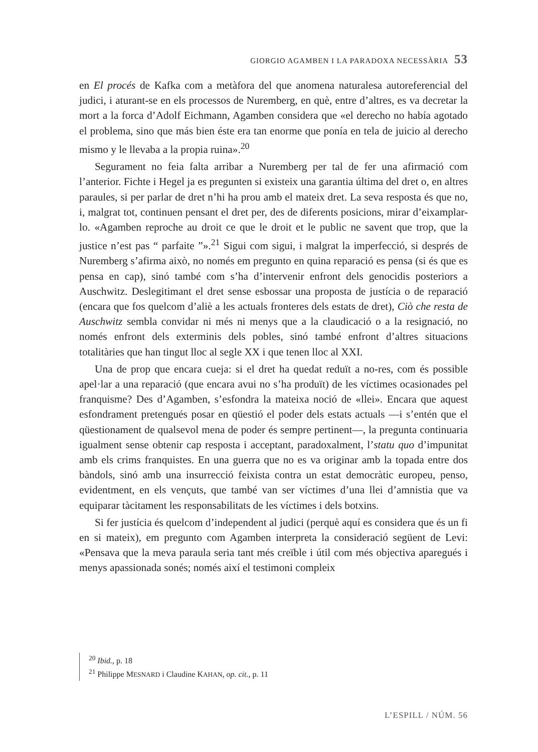GIORGIO AGAMBEN I LA PARADOXA NECESSÀRIA 53
en El procés de Kafka com a metàfora del que anomena naturalesa autoreferencial del judici, i aturant-se en els processos de Nuremberg, en què, entre d’altres, es va decretar la mort a la forca d’Adolf Eichmann, Agamben considera que «el derecho no había agotado el problema, sino que más bien éste era tan enorme que ponía en tela de juicio al derecho mismo y le llevaba a la propia ruina».<sup>20</sup>
Segurament no feia falta arribar a Nuremberg per tal de fer una afirmació com l’anterior. Fichte i Hegel ja es pregunten si existeix una garantia última del dret o, en altres paraules, si per parlar de dret n’hi ha prou amb el mateix dret. La seva resposta és que no, i, malgrat tot, continuen pensant el dret per, des de diferents posicions, mirar d’eixamplar-lo. «Agamben reproche au droit ce que le droit et le public ne savent que trop, que la justice n’est pas “ parfaite ”».<sup>21</sup> Sigui com sigui, i malgrat la imperfecció, si després de Nuremberg s’afirma això, no només em pregunto en quina reparació es pensa (si és que es pensa en cap), sinó també com s’ha d’intervenir enfront dels genocidis posteriors a Auschwitz. Deslegitimant el dret sense esbossar una proposta de justícia o de reparació (encara que fos quelcom d’aliè a les actuals fronteres dels estats de dret), Ciò che resta de Auschwitz sembla convidar ni més ni menys que a la claudicació o a la resignació, no només enfront dels exterminis dels pobles, sinó també enfront d’altres situacions totalitàries que han tingut lloc al segle XX i que tenen lloc al XXI.
Una de prop que encara cueja: si el dret ha quedat reduït a no-res, com és possible apel·lar a una reparació (que encara avui no s’ha produït) de les víctimes ocasionades pel franquisme? Des d’Agamben, s’esfondra la mateixa noció de «llei». Encara que aquest esfondrament pretengués posar en qüestió el poder dels estats actuals —i s’entén que el qüestionament de qualsevol mena de poder és sempre pertinent—, la pregunta continuaria igualment sense obtenir cap resposta i acceptant, paradoxalment, l’statu quo d’impunitat amb els crims franquistes. En una guerra que no es va originar amb la topada entre dos bàndols, sinó amb una insurrecció feixista contra un estat democràtic europeu, penso, evidentment, en els vençuts, que també van ser víctimes d’una llei d’amnistia que va equiparar tàcitament les responsabilitats de les víctimes i dels botxins.
Si fer justícia és quelcom d’independent al judici (perquè aquí es considera que és un fi en si mateix), em pregunto com Agamben interpreta la consideració següent de Levi: «Pensava que la meva paraula seria tant més creïble i útil com més objectiva aparegués i menys apassionada sonés; només així el testimoni compleix
<sup>20</sup> Ibid., p. 18
<sup>21</sup> Philippe MESNARD i Claudine KAHAN, op. cit., p. 11
L’ESPILL / NÚM. 56